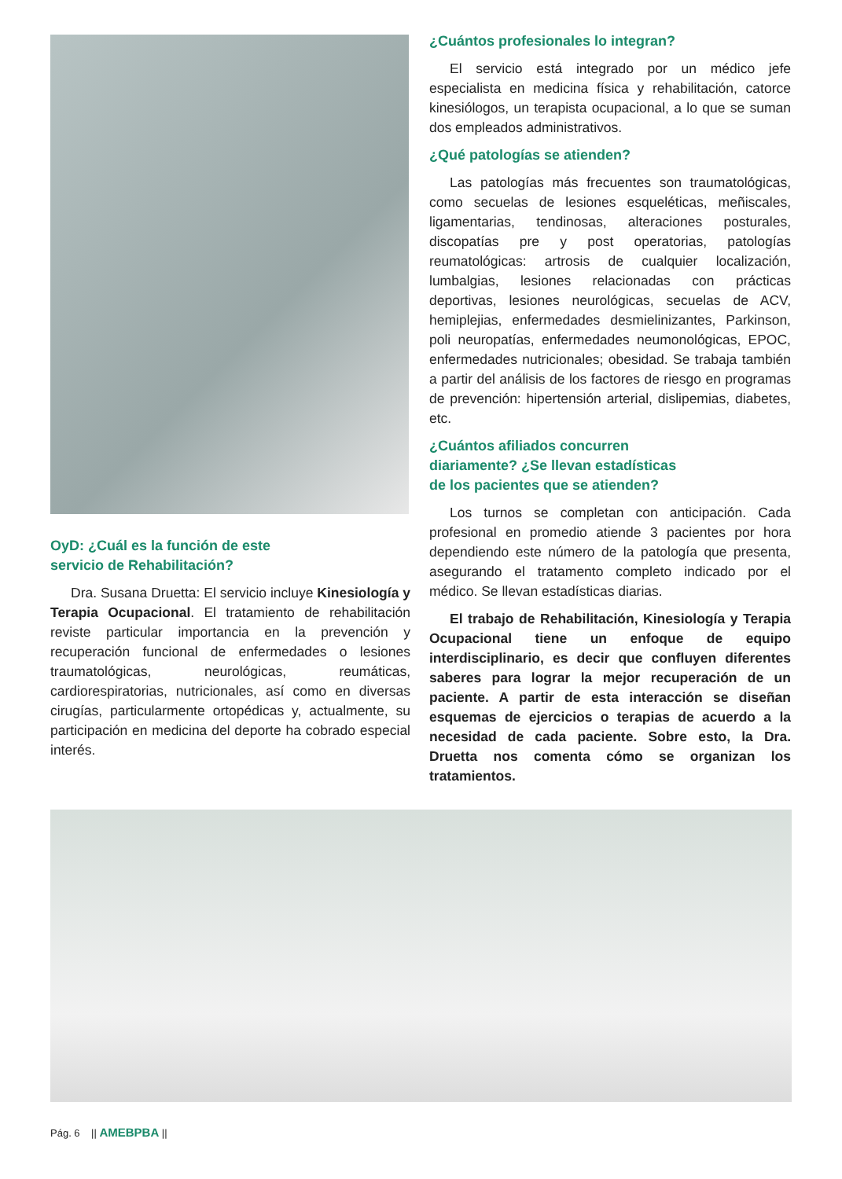OyD: ¿Cuál es la función de este
servicio de Rehabilitación?
Dra. Susana Druetta: El servicio incluye Kinesiología y Terapia Ocupacional. El tratamiento de rehabilitación reviste particular importancia en la prevención y recuperación funcional de enfermedades o lesiones traumatológicas, neurológicas, reumáticas, cardiorespiratorias, nutricionales, así como en diversas cirugías, particularmente ortopédicas y, actualmente, su participación en medicina del deporte ha cobrado especial interés.
¿Cuántos profesionales lo integran?
El servicio está integrado por un médico jefe especialista en medicina física y rehabilitación, catorce kinesiólogos, un terapista ocupacional, a lo que se suman dos empleados administrativos.
¿Qué patologías se atienden?
Las patologías más frecuentes son traumatológicas, como secuelas de lesiones esqueléticas, meñiscales, ligamentarias, tendinosas, alteraciones posturales, discopatías pre y post operatorias, patologías reumatológicas: artrosis de cualquier localización, lumbalgias, lesiones relacionadas con prácticas deportivas, lesiones neurológicas, secuelas de ACV, hemiplejias, enfermedades desmielinizantes, Parkinson, poli neuropatías, enfermedades neumonológicas, EPOC, enfermedades nutricionales; obesidad. Se trabaja también a partir del análisis de los factores de riesgo en programas de prevención: hipertensión arterial, dislipemias, diabetes, etc.
¿Cuántos afiliados concurren
diariamente? ¿Se llevan estadísticas
de los pacientes que se atienden?
Los turnos se completan con anticipación. Cada profesional en promedio atiende 3 pacientes por hora dependiendo este número de la patología que presenta, asegurando el tratamento completo indicado por el médico. Se llevan estadísticas diarias.
El trabajo de Rehabilitación, Kinesiología y Terapia Ocupacional tiene un enfoque de equipo interdisciplinario, es decir que confluyen diferentes saberes para lograr la mejor recuperación de un paciente. A partir de esta interacción se diseñan esquemas de ejercicios o terapias de acuerdo a la necesidad de cada paciente. Sobre esto, la Dra. Druetta nos comenta cómo se organizan los tratamientos.
Pág. 6 || AMEBPBA ||